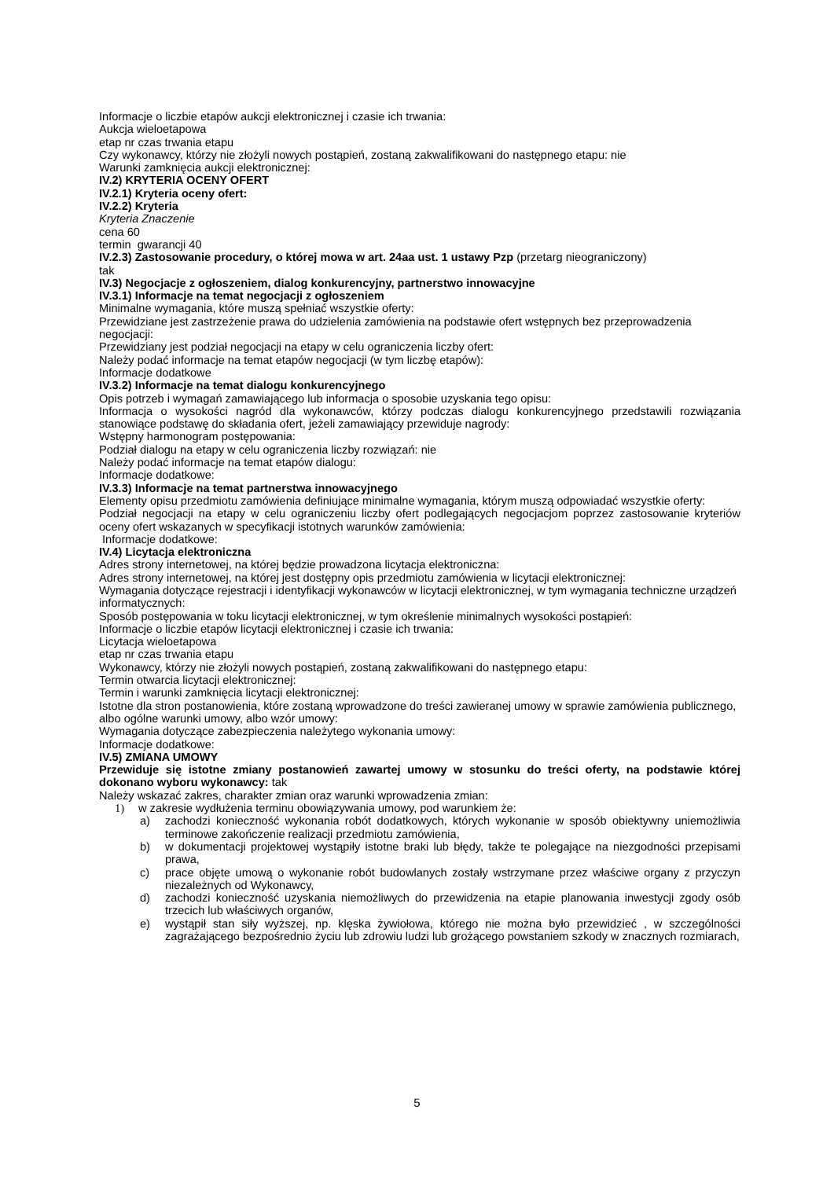Informacje o liczbie etapów aukcji elektronicznej i czasie ich trwania:
Aukcja wieloetapowa
etap nr czas trwania etapu
Czy wykonawcy, którzy nie złożyli nowych postąpień, zostaną zakwalifikowani do następnego etapu: nie
Warunki zamknięcia aukcji elektronicznej:
IV.2) KRYTERIA OCENY OFERT
IV.2.1) Kryteria oceny ofert:
IV.2.2) Kryteria
Kryteria Znaczenie
cena 60
termin gwarancji 40
IV.2.3) Zastosowanie procedury, o której mowa w art. 24aa ust. 1 ustawy Pzp (przetarg nieograniczony)
tak
IV.3) Negocjacje z ogłoszeniem, dialog konkurencyjny, partnerstwo innowacyjne
IV.3.1) Informacje na temat negocjacji z ogłoszeniem
Minimalne wymagania, które muszą spełniać wszystkie oferty:
Przewidziane jest zastrzeżenie prawa do udzielenia zamówienia na podstawie ofert wstępnych bez przeprowadzenia negocjacji:
Przewidziany jest podział negocjacji na etapy w celu ograniczenia liczby ofert:
Należy podać informacje na temat etapów negocjacji (w tym liczbę etapów):
Informacje dodatkowe
IV.3.2) Informacje na temat dialogu konkurencyjnego
Opis potrzeb i wymagań zamawiającego lub informacja o sposobie uzyskania tego opisu:
Informacja o wysokości nagród dla wykonawców, którzy podczas dialogu konkurencyjnego przedstawili rozwiązania stanowiące podstawę do składania ofert, jeżeli zamawiający przewiduje nagrody:
Wstępny harmonogram postępowania:
Podział dialogu na etapy w celu ograniczenia liczby rozwiązań: nie
Należy podać informacje na temat etapów dialogu:
Informacje dodatkowe:
IV.3.3) Informacje na temat partnerstwa innowacyjnego
Elementy opisu przedmiotu zamówienia definiujące minimalne wymagania, którym muszą odpowiadać wszystkie oferty:
Podział negocjacji na etapy w celu ograniczeniu liczby ofert podlegających negocjacjom poprzez zastosowanie kryteriów oceny ofert wskazanych w specyfikacji istotnych warunków zamówienia:
Informacje dodatkowe:
IV.4) Licytacja elektroniczna
Adres strony internetowej, na której będzie prowadzona licytacja elektroniczna:
Adres strony internetowej, na której jest dostępny opis przedmiotu zamówienia w licytacji elektronicznej:
Wymagania dotyczące rejestracji i identyfikacji wykonawców w licytacji elektronicznej, w tym wymagania techniczne urządzeń informatycznych:
Sposób postępowania w toku licytacji elektronicznej, w tym określenie minimalnych wysokości postąpień:
Informacje o liczbie etapów licytacji elektronicznej i czasie ich trwania:
Licytacja wieloetapowa
etap nr czas trwania etapu
Wykonawcy, którzy nie złożyli nowych postąpień, zostaną zakwalifikowani do następnego etapu:
Termin otwarcia licytacji elektronicznej:
Termin i warunki zamknięcia licytacji elektronicznej:
Istotne dla stron postanowienia, które zostaną wprowadzone do treści zawieranej umowy w sprawie zamówienia publicznego, albo ogólne warunki umowy, albo wzór umowy:
Wymagania dotyczące zabezpieczenia należytego wykonania umowy:
Informacje dodatkowe:
IV.5) ZMIANA UMOWY
Przewiduje się istotne zmiany postanowień zawartej umowy w stosunku do treści oferty, na podstawie której dokonano wyboru wykonawcy: tak
Należy wskazać zakres, charakter zmian oraz warunki wprowadzenia zmian:
1) w zakresie wydłużenia terminu obowiązywania umowy, pod warunkiem że:
a) zachodzi konieczność wykonania robót dodatkowych, których wykonanie w sposób obiektywny uniemożliwia terminowe zakończenie realizacji przedmiotu zamówienia,
b) w dokumentacji projektowej wystąpiły istotne braki lub błędy, także te polegające na niezgodności przepisami prawa,
c) prace objęte umową o wykonanie robót budowlanych zostały wstrzymane przez właściwe organy z przyczyn niezależnych od Wykonawcy,
d) zachodzi konieczność uzyskania niemożliwych do przewidzenia na etapie planowania inwestycji zgody osób trzecich lub właściwych organów,
e) wystąpił stan siły wyższej, np. klęska żywiołowa, którego nie można było przewidzieć , w szczególności zagrażającego bezpośrednio życiu lub zdrowiu ludzi lub grożącego powstaniem szkody w znacznych rozmiarach,
5